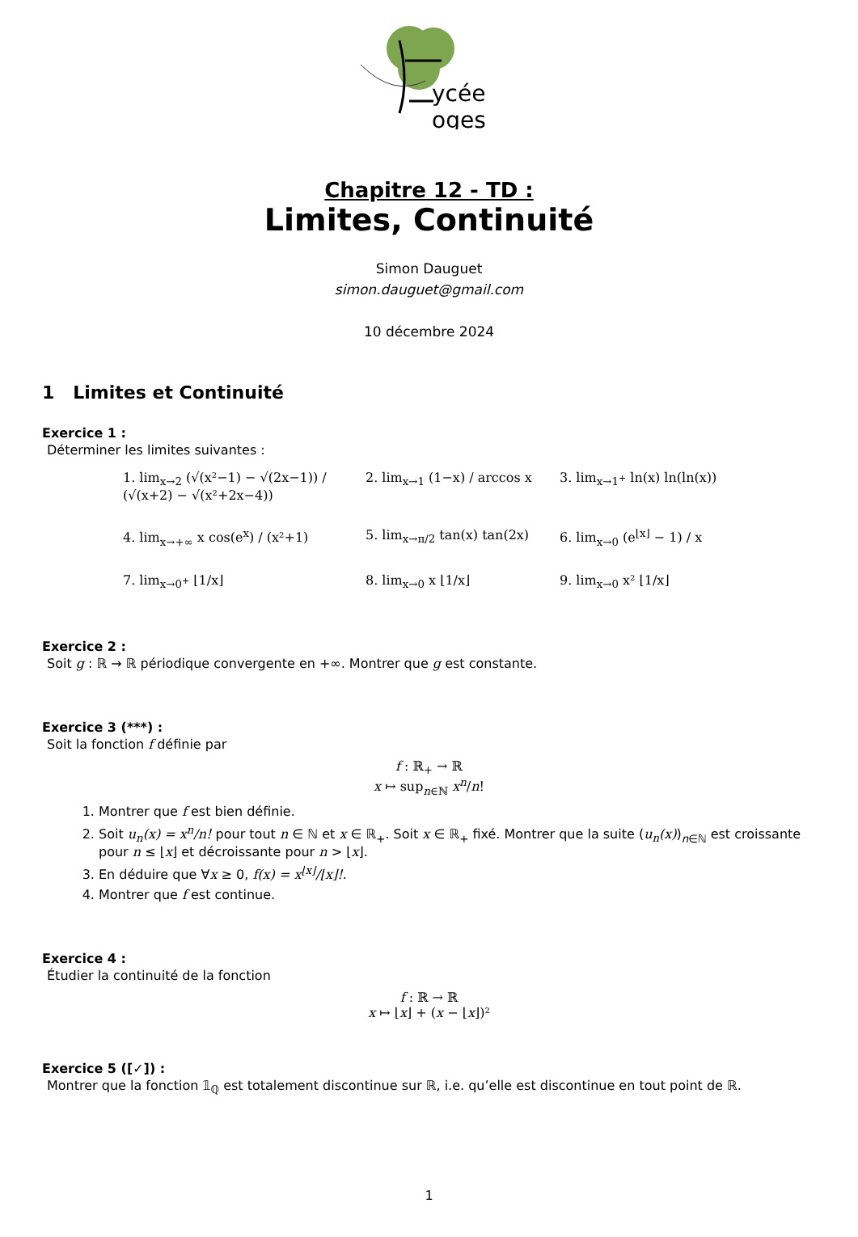ycée
oges
Chapitre 12 - TD :
Limites, Continuité
Simon Dauguet
simon.dauguet@gmail.com
10 décembre 2024
1 Limites et Continuité
Exercice 1 :
Déterminer les limites suivantes :
1. lim<sub>x→2</sub> (√(x²−1) − √(2x−1)) / (√(x+2) − √(x²+2x−4))
2. lim<sub>x→1</sub> (1−x) / arccos x
3. lim<sub>x→1<sup>+</sup></sub> ln(x) ln(ln(x))
4. lim<sub>x→+∞</sub> x cos(e<sup>x</sup>) / (x²+1)
5. lim<sub>x→π/2</sub> tan(x) tan(2x)
6. lim<sub>x→0</sub> (e<sup>⌊x⌋</sup> − 1) / x
7. lim<sub>x→0<sup>+</sup></sub> ⌊1/x⌋
8. lim<sub>x→0</sub> x ⌊1/x⌋
9. lim<sub>x→0</sub> x² ⌊1/x⌋
Exercice 2 :
Soit g : ℝ → ℝ périodique convergente en +∞. Montrer que g est constante.
Exercice 3 (***) :
Soit la fonction f définie par
f : ℝ<sub>+</sub> → ℝ
x ↦ sup<sub>n∈ℕ</sub> x<sup>n</sup>/n!
1. Montrer que f est bien définie.
2. Soit u<sub>n</sub>(x) = x<sup>n</sup>/n! pour tout n ∈ ℕ et x ∈ ℝ<sub>+</sub>. Soit x ∈ ℝ<sub>+</sub> fixé. Montrer que la suite (u<sub>n</sub>(x))<sub>n∈ℕ</sub> est croissante pour n ≤ ⌊x⌋ et décroissante pour n > ⌊x⌋.
3. En déduire que ∀x ≥ 0, f(x) = x<sup>⌊x⌋</sup>/⌊x⌋!.
4. Montrer que f est continue.
Exercice 4 :
Étudier la continuité de la fonction
f : ℝ → ℝ
x ↦ ⌊x⌋ + (x − ⌊x⌋)²
Exercice 5 ([✓]) :
Montrer que la fonction 𝟙<sub>ℚ</sub> est totalement discontinue sur ℝ, i.e. qu’elle est discontinue en tout point de ℝ.
1